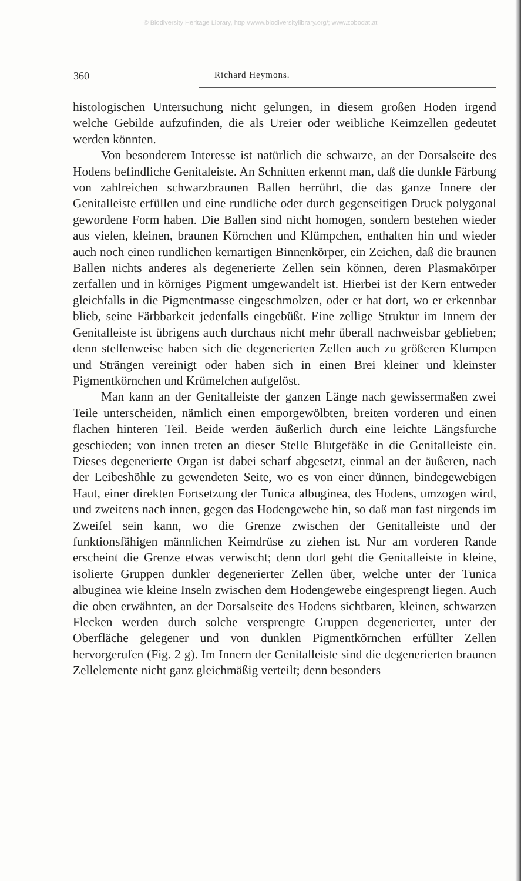© Biodiversity Heritage Library, http://www.biodiversitylibrary.org/; www.zobodat.at
360 Richard Heymons.
histologischen Untersuchung nicht gelungen, in diesem großen Hoden irgend welche Gebilde aufzufinden, die als Ureier oder weibliche Keimzellen gedeutet werden könnten.
Von besonderem Interesse ist natürlich die schwarze, an der Dorsalseite des Hodens befindliche Genitaleiste. An Schnitten erkennt man, daß die dunkle Färbung von zahlreichen schwarzbraunen Ballen herrührt, die das ganze Innere der Genitalleiste erfüllen und eine rundliche oder durch gegenseitigen Druck polygonal gewordene Form haben. Die Ballen sind nicht homogen, sondern bestehen wieder aus vielen, kleinen, braunen Körnchen und Klümpchen, enthalten hin und wieder auch noch einen rundlichen kernartigen Binnenkörper, ein Zeichen, daß die braunen Ballen nichts anderes als degenerierte Zellen sein können, deren Plasmakörper zerfallen und in körniges Pigment umgewandelt ist. Hierbei ist der Kern entweder gleichfalls in die Pigmentmasse eingeschmolzen, oder er hat dort, wo er erkennbar blieb, seine Färbbarkeit jedenfalls eingebüßt. Eine zellige Struktur im Innern der Genitalleiste ist übrigens auch durchaus nicht mehr überall nachweisbar geblieben; denn stellenweise haben sich die degenerierten Zellen auch zu größeren Klumpen und Strängen vereinigt oder haben sich in einen Brei kleiner und kleinster Pigmentkörnchen und Krümelchen aufgelöst.
Man kann an der Genitalleiste der ganzen Länge nach gewissermaßen zwei Teile unterscheiden, nämlich einen emporgewölbten, breiten vorderen und einen flachen hinteren Teil. Beide werden äußerlich durch eine leichte Längsfurche geschieden; von innen treten an dieser Stelle Blutgefäße in die Genitalleiste ein. Dieses degenerierte Organ ist dabei scharf abgesetzt, einmal an der äußeren, nach der Leibeshöhle zu gewendeten Seite, wo es von einer dünnen, bindegewebigen Haut, einer direkten Fortsetzung der Tunica albuginea, des Hodens, umzogen wird, und zweitens nach innen, gegen das Hodengewebe hin, so daß man fast nirgends im Zweifel sein kann, wo die Grenze zwischen der Genitalleiste und der funktionsfähigen männlichen Keimdrüse zu ziehen ist. Nur am vorderen Rande erscheint die Grenze etwas verwischt; denn dort geht die Genitalleiste in kleine, isolierte Gruppen dunkler degenerierter Zellen über, welche unter der Tunica albuginea wie kleine Inseln zwischen dem Hodengewebe eingesprengt liegen. Auch die oben erwähnten, an der Dorsalseite des Hodens sichtbaren, kleinen, schwarzen Flecken werden durch solche versprengte Gruppen degenerierter, unter der Oberfläche gelegener und von dunklen Pigmentkörnchen erfüllter Zellen hervorgerufen (Fig. 2 g). Im Innern der Genitalleiste sind die degenerierten braunen Zellelemente nicht ganz gleichmäßig verteilt; denn besonders